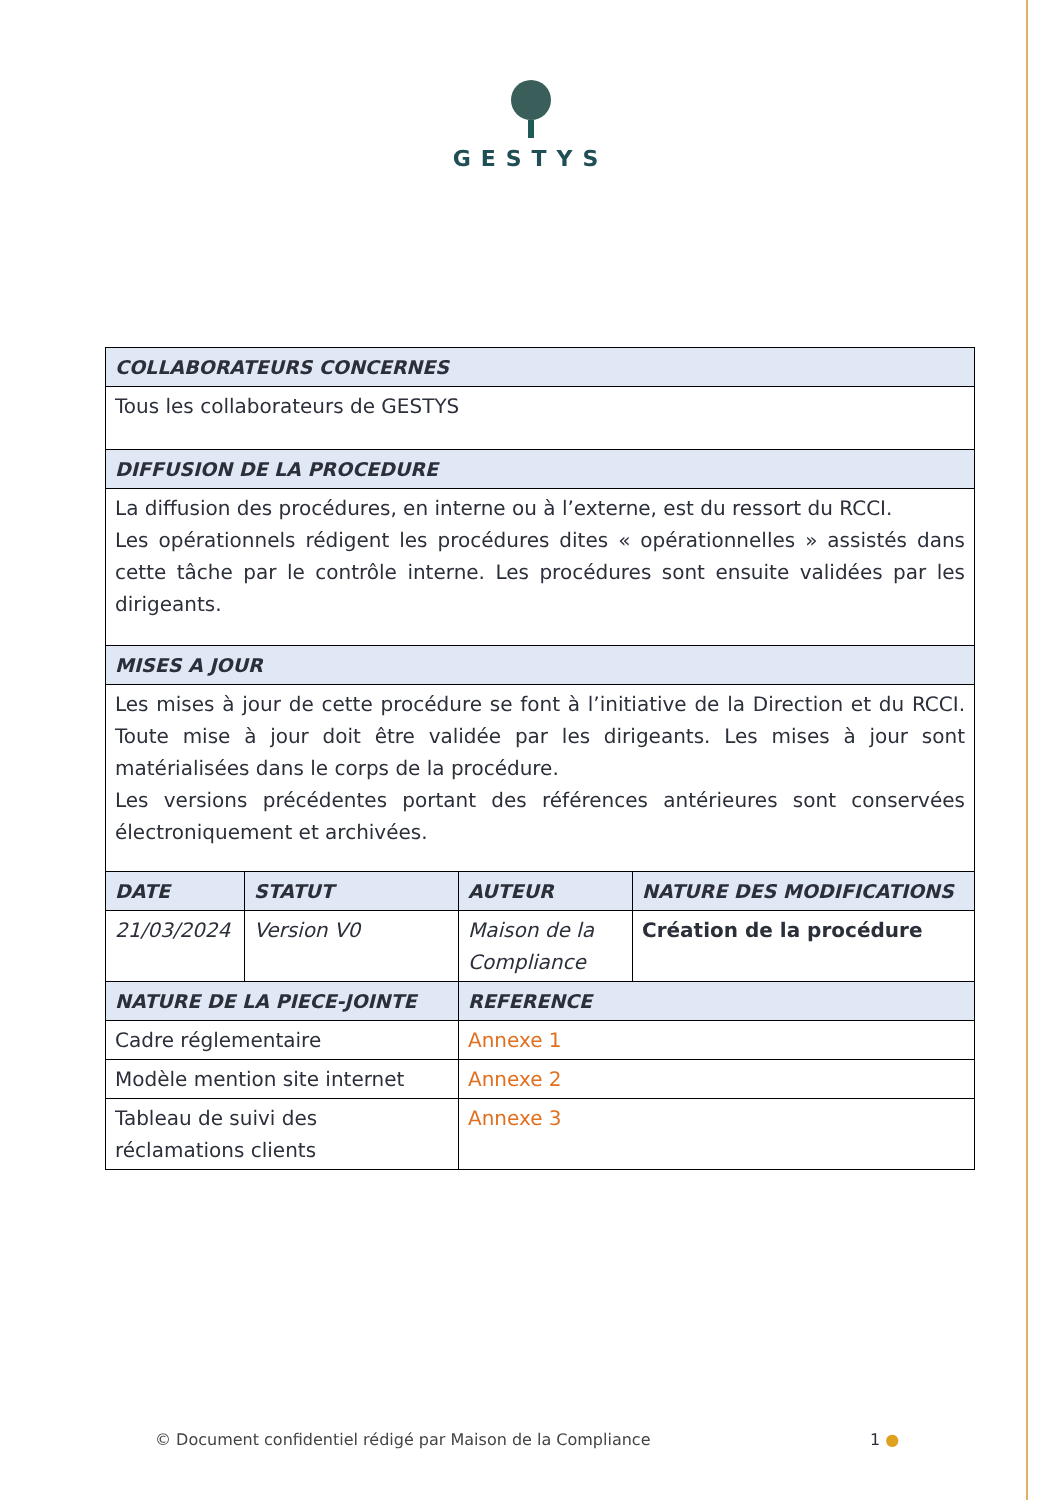GESTYS
| COLLABORATEURS CONCERNES | | | |
| --- | --- | --- | --- |
| Tous les collaborateurs de GESTYS | | | |
| DIFFUSION DE LA PROCEDURE | | | |
| La diffusion des procédures, en interne ou à l’externe, est du ressort du RCCI. Les opérationnels rédigent les procédures dites « opérationnelles » assistés dans cette tâche par le contrôle interne. Les procédures sont ensuite validées par les dirigeants. | | | |
| MISES A JOUR | | | |
| Les mises à jour de cette procédure se font à l’initiative de la Direction et du RCCI. Toute mise à jour doit être validée par les dirigeants. Les mises à jour sont matérialisées dans le corps de la procédure. Les versions précédentes portant des références antérieures sont conservées électroniquement et archivées. | | | |
| DATE | STATUT | AUTEUR | NATURE DES MODIFICATIONS |
| 21/03/2024 | Version V0 | Maison de la Compliance | Création de la procédure |
| NATURE DE LA PIECE-JOINTE | | REFERENCE | |
| Cadre réglementaire | | Annexe 1 | |
| Modèle mention site internet | | Annexe 2 | |
| Tableau de suivi des réclamations clients | | Annexe 3 | |
© Document confidentiel rédigé par Maison de la Compliance
1 ●